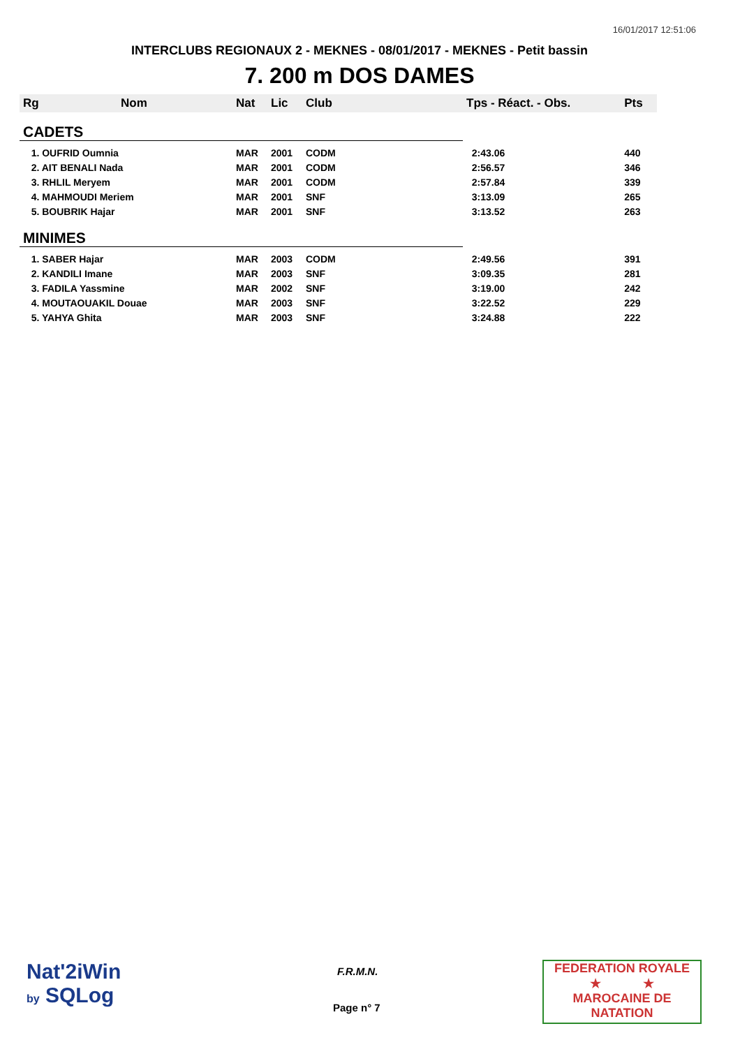16/01/2017 12:51:06
INTERCLUBS REGIONAUX 2 - MEKNES - 08/01/2017 - MEKNES - Petit bassin
7. 200 m DOS DAMES
| Rg | Nom | Nat | Lic | Club | Tps - Réact. - Obs. | Pts |
| --- | --- | --- | --- | --- | --- | --- |
| CADETS | | | | | | |
| 1. OUFRID Oumnia | | MAR | 2001 | CODM | 2:43.06 | 440 |
| 2. AIT BENALI Nada | | MAR | 2001 | CODM | 2:56.57 | 346 |
| 3. RHLIL Meryem | | MAR | 2001 | CODM | 2:57.84 | 339 |
| 4. MAHMOUDI Meriem | | MAR | 2001 | SNF | 3:13.09 | 265 |
| 5. BOUBRIK Hajar | | MAR | 2001 | SNF | 3:13.52 | 263 |
| MINIMES | | | | | | |
| 1. SABER Hajar | | MAR | 2003 | CODM | 2:49.56 | 391 |
| 2. KANDILI Imane | | MAR | 2003 | SNF | 3:09.35 | 281 |
| 3. FADILA Yassmine | | MAR | 2002 | SNF | 3:19.00 | 242 |
| 4. MOUTAOUAKIL Douae | | MAR | 2003 | SNF | 3:22.52 | 229 |
| 5. YAHYA Ghita | | MAR | 2003 | SNF | 3:24.88 | 222 |
Nat'2iWin
by SQLog
F.R.M.N.
Page n° 7
FEDERATION ROYALE
★ ★
MAROCAINE DE NATATION